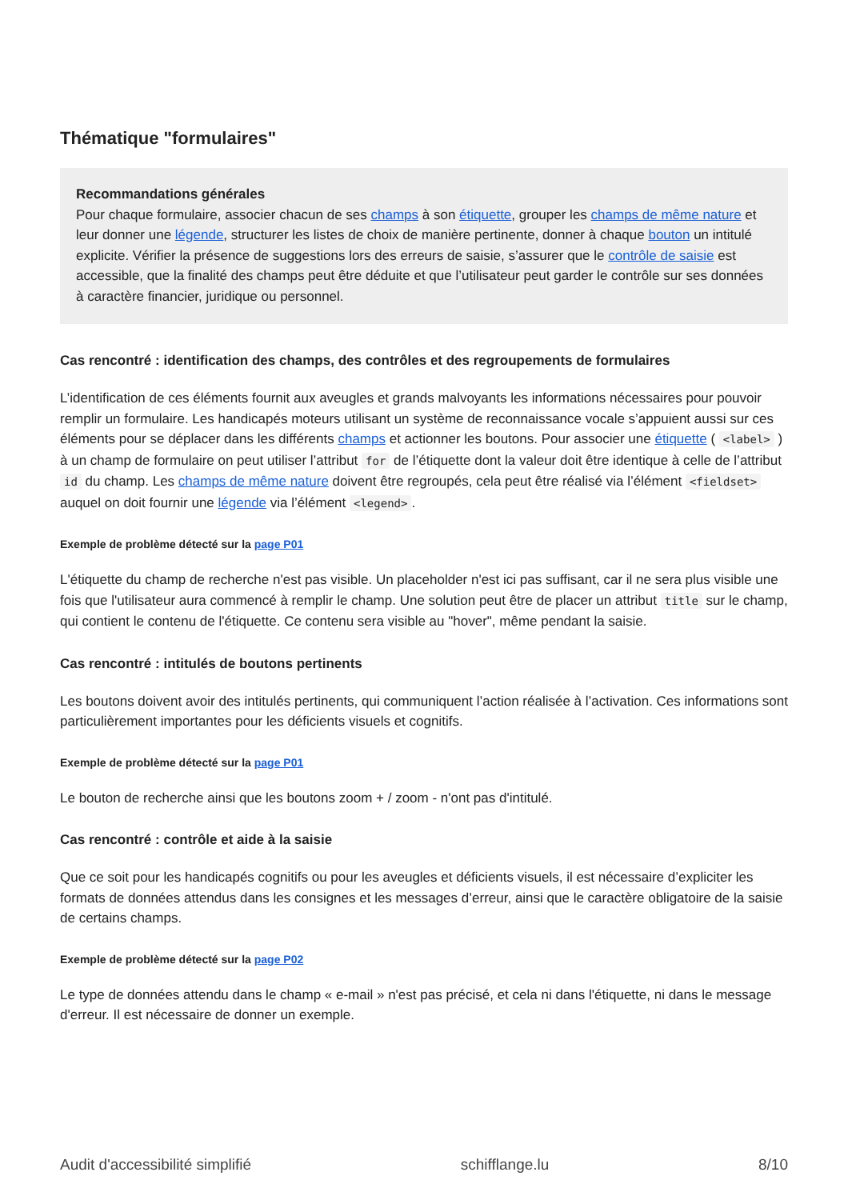Thématique "formulaires"
Recommandations générales
Pour chaque formulaire, associer chacun de ses champs à son étiquette, grouper les champs de même nature et leur donner une légende, structurer les listes de choix de manière pertinente, donner à chaque bouton un intitulé explicite. Vérifier la présence de suggestions lors des erreurs de saisie, s’assurer que le contrôle de saisie est accessible, que la finalité des champs peut être déduite et que l’utilisateur peut garder le contrôle sur ses données à caractère financier, juridique ou personnel.
Cas rencontré : identification des champs, des contrôles et des regroupements de formulaires
L’identification de ces éléments fournit aux aveugles et grands malvoyants les informations nécessaires pour pouvoir remplir un formulaire. Les handicapés moteurs utilisant un système de reconnaissance vocale s’appuient aussi sur ces éléments pour se déplacer dans les différents champs et actionner les boutons. Pour associer une étiquette ( <label> ) à un champ de formulaire on peut utiliser l’attribut for de l’étiquette dont la valeur doit être identique à celle de l’attribut id du champ. Les champs de même nature doivent être regroupés, cela peut être réalisé via l’élément <fieldset> auquel on doit fournir une légende via l’élément <legend>.
Exemple de problème détecté sur la page P01
L'étiquette du champ de recherche n'est pas visible. Un placeholder n'est ici pas suffisant, car il ne sera plus visible une fois que l'utilisateur aura commencé à remplir le champ. Une solution peut être de placer un attribut title sur le champ, qui contient le contenu de l'étiquette. Ce contenu sera visible au "hover", même pendant la saisie.
Cas rencontré : intitulés de boutons pertinents
Les boutons doivent avoir des intitulés pertinents, qui communiquent l’action réalisée à l’activation. Ces informations sont particulièrement importantes pour les déficients visuels et cognitifs.
Exemple de problème détecté sur la page P01
Le bouton de recherche ainsi que les boutons zoom + / zoom - n'ont pas d'intitulé.
Cas rencontré : contrôle et aide à la saisie
Que ce soit pour les handicapés cognitifs ou pour les aveugles et déficients visuels, il est nécessaire d’expliciter les formats de données attendus dans les consignes et les messages d’erreur, ainsi que le caractère obligatoire de la saisie de certains champs.
Exemple de problème détecté sur la page P02
Le type de données attendu dans le champ « e-mail » n'est pas précisé, et cela ni dans l'étiquette, ni dans le message d'erreur. Il est nécessaire de donner un exemple.
Audit d'accessibilité simplifié schifflange.lu 8/10